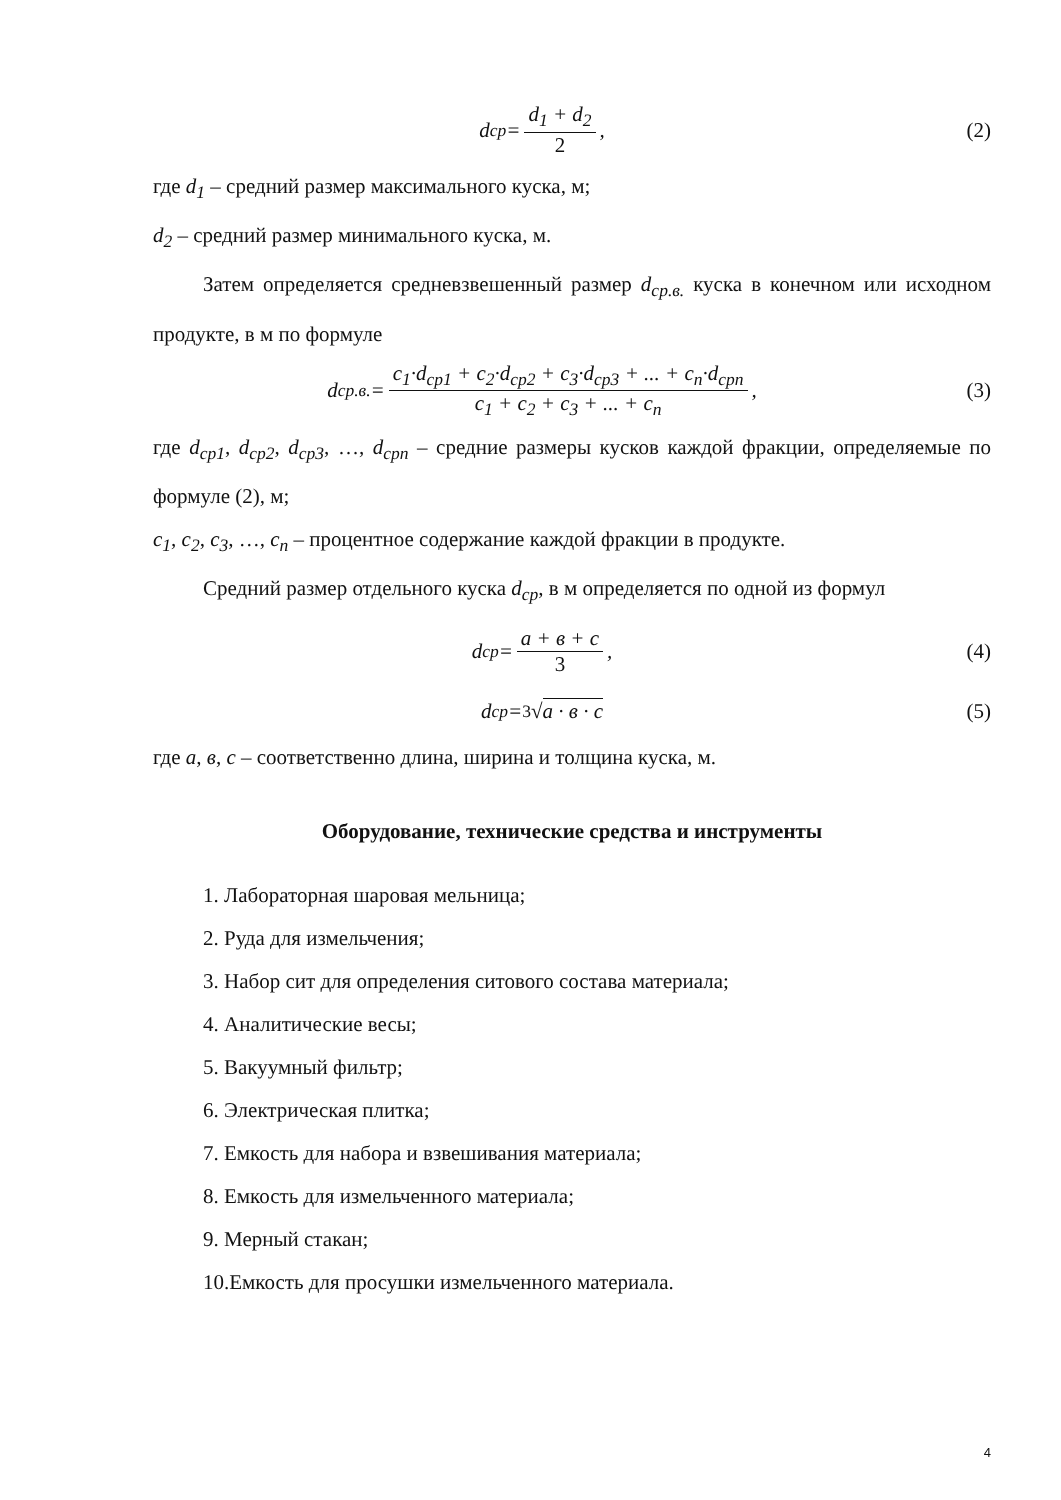d<sub>ср</sub> = d<sub>1</sub> + d<sub>2</sub> 2, (2)
где d<sub>1</sub> – средний размер максимального куска, м;
d<sub>2</sub> – средний размер минимального куска, м.
Затем определяется средневзвешенный размер d<sub>ср.в.</sub> куска в конечном или исходном продукте, в м по формуле
d<sub>ср.в.</sub> = c<sub>1</sub>·d<sub>ср1</sub> + c<sub>2</sub>·d<sub>ср2</sub> + c<sub>3</sub>·d<sub>ср3</sub> + ... + c<sub>n</sub>·d<sub>срn</sub> c<sub>1</sub> + c<sub>2</sub> + c<sub>3</sub> + ... + c<sub>n</sub>,
(3)
где d<sub>ср1</sub>, d<sub>ср2</sub>, d<sub>ср3</sub>, …, d<sub>срn</sub> – средние размеры кусков каждой фракции, определяемые по формуле (2), м;
c<sub>1</sub>, c<sub>2</sub>, c<sub>3</sub>, …, c<sub>n</sub> – процентное содержание каждой фракции в продукте.
Средний размер отдельного куска d<sub>ср</sub>, в м определяется по одной из формул
d<sub>ср</sub> = a + в + c 3, (4)
d<sub>ср</sub> = <sup>3</sup>√ a · в · c (5)
где a, в, c – соответственно длина, ширина и толщина куска, м.
Оборудование, технические средства и инструменты
1. Лабораторная шаровая мельница;
2. Руда для измельчения;
3. Набор сит для определения ситового состава материала;
4. Аналитические весы;
5. Вакуумный фильтр;
6. Электрическая плитка;
7. Емкость для набора и взвешивания материала;
8. Емкость для измельченного материала;
9. Мерный стакан;
10.Емкость для просушки измельченного материала.
4